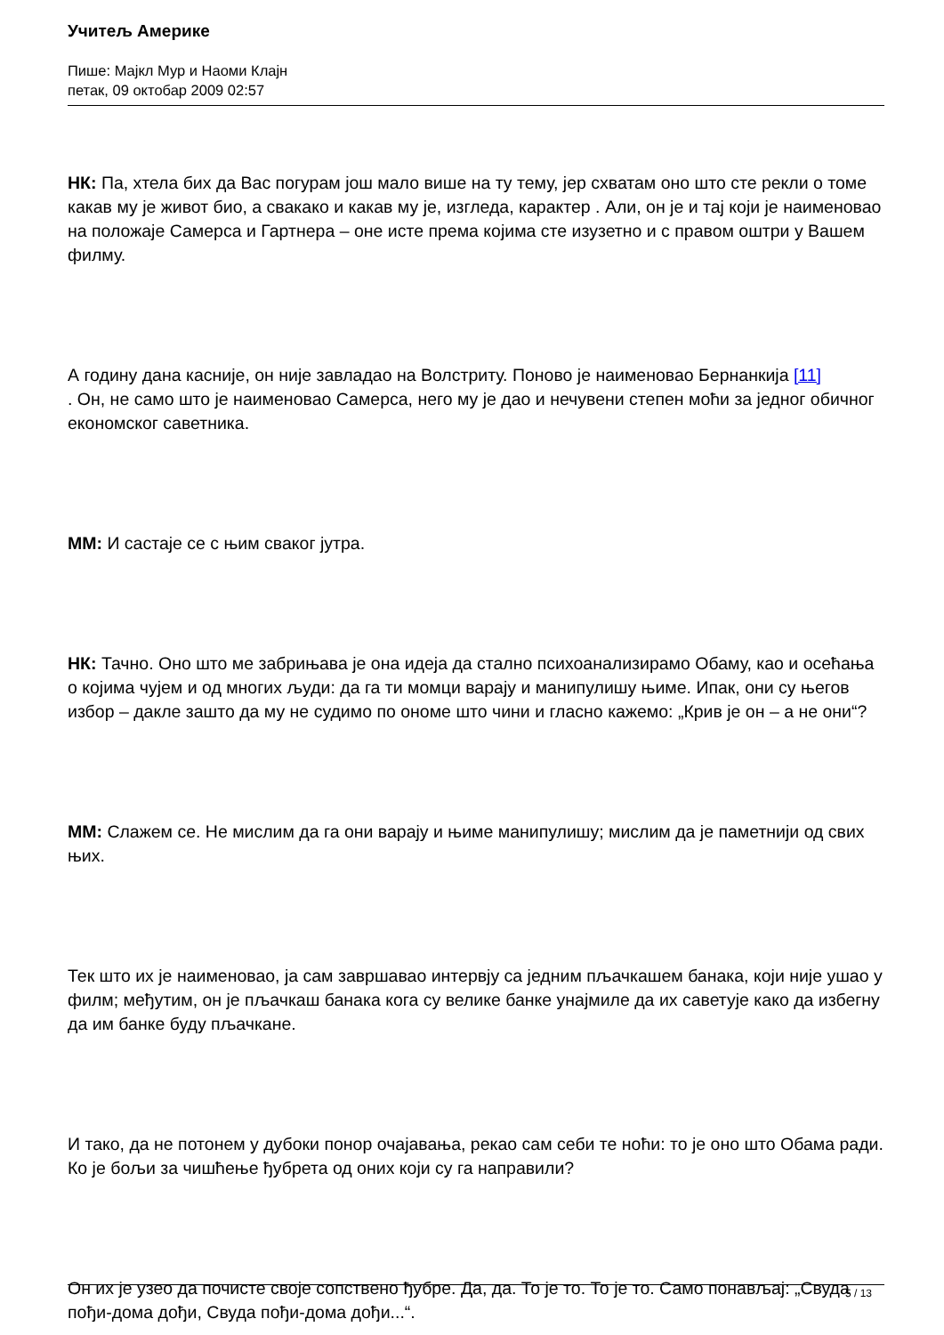Учитељ Америке
Пише: Мајкл Мур и Наоми Клајн
петак, 09 октобар 2009 02:57
НК: Па, хтела бих да Вас погурам још мало више на ту тему, јер схватам оно што сте рекли о томе какав му је живот био, а свакако и какав му је, изгледа, карактер . Али, он је и тај који је наименовао на положаје Самерса и Гартнера – оне исте према којима сте изузетно и с правом оштри у Вашем филму.
А годину дана касније, он није завладао на Волстриту. Поново је наименовао Бернанкија [11]
. Он, не само што је наименовао Самерса, него му је дао и нечувени степен моћи за једног обичног економског саветника.
ММ: И састаје се с њим сваког јутра.
НК: Тачно. Оно што ме забрињава је она идеја да стално психоанализирамо Обаму, као и осећања о којима чујем и од многих људи: да га ти момци варају и манипулишу њиме. Ипак, они су његов избор – дакле зашто да му не судимо по ономе што чини и гласно кажемо: „Крив је он – а не они“?
ММ: Слажем се. Не мислим да га они варају и њиме манипулишу; мислим да је паметнији од свих њих.
Тек што их је наименовао, ја сам завршавао интервју са једним пљачкашем банака, који није ушао у филм; међутим, он је пљачкаш банака кога су велике банке унајмиле да их саветује како да избегну да им банке буду пљачкане.
И тако, да не потонем у дубоки понор очајавања, рекао сам себи те ноћи: то је оно што Обама ради. Ко је бољи за чишћење ђубрета од оних који су га направили?
Он их је узео да почисте своје сопствено ђубре. Да, да. То је то. То је то. Само понављај: „Свуда пођи-дома дођи, Свуда пођи-дома дођи...“.
5 / 13